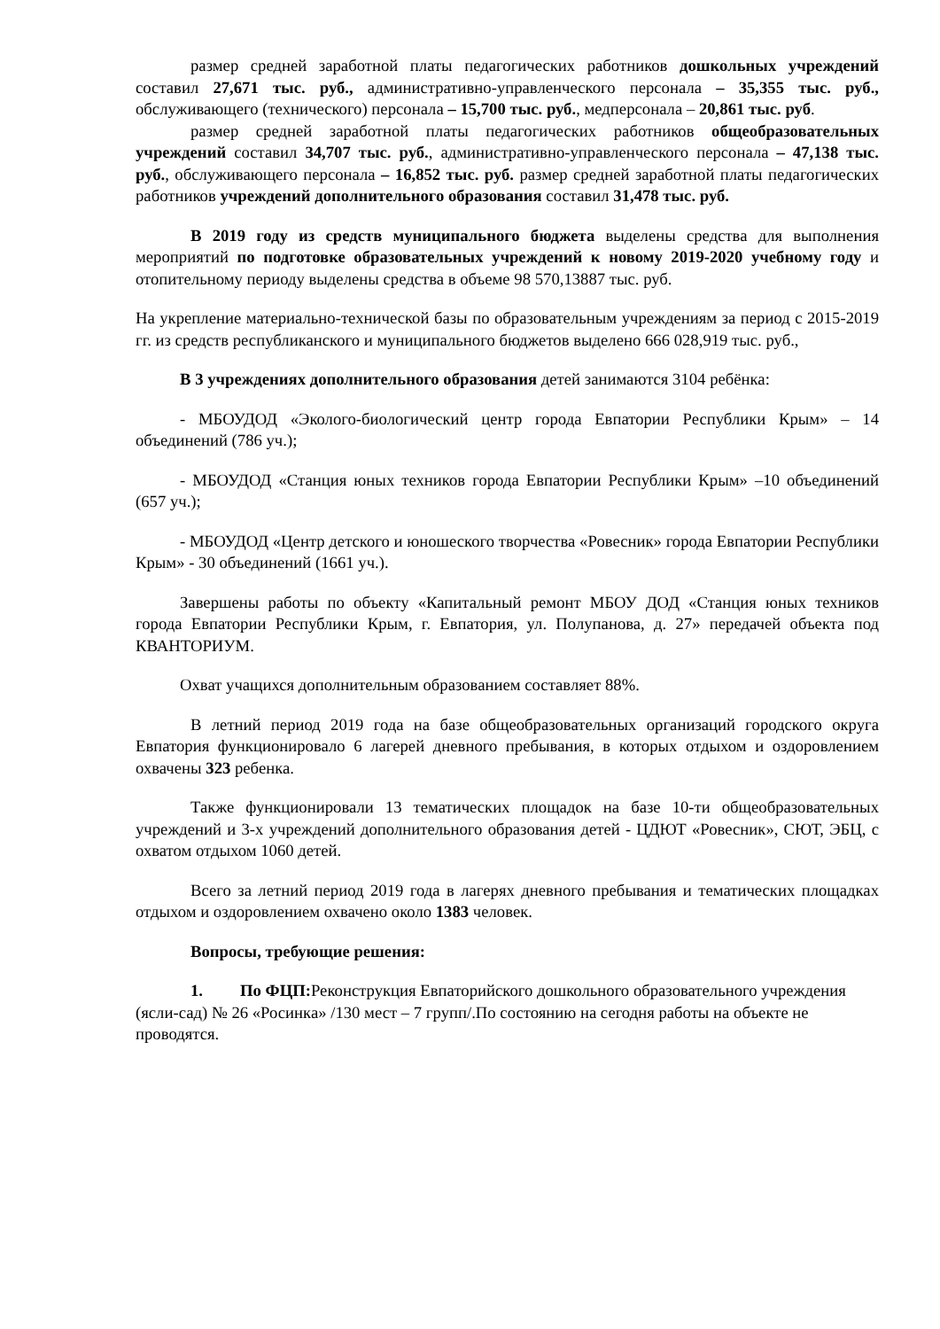размер средней заработной платы педагогических работников дошкольных учреждений составил 27,671 тыс. руб., административно-управленческого персонала – 35,355 тыс. руб., обслуживающего (технического) персонала – 15,700 тыс. руб., медперсонала – 20,861 тыс. руб.
размер средней заработной платы педагогических работников общеобразовательных учреждений составил 34,707 тыс. руб., административно-управленческого персонала – 47,138 тыс. руб., обслуживающего персонала – 16,852 тыс. руб. размер средней заработной платы педагогических работников учреждений дополнительного образования составил 31,478 тыс. руб.
В 2019 году из средств муниципального бюджета выделены средства для выполнения мероприятий по подготовке образовательных учреждений к новому 2019-2020 учебному году и отопительному периоду выделены средства в объеме 98 570,13887 тыс. руб.
На укрепление материально-технической базы по образовательным учреждениям за период с 2015-2019 гг. из средств республиканского и муниципального бюджетов выделено 666 028,919 тыс. руб.,
В 3 учреждениях дополнительного образования детей занимаются 3104 ребёнка:
- МБОУДОД «Эколого-биологический центр города Евпатории Республики Крым» – 14 объединений (786 уч.);
- МБОУДОД «Станция юных техников города Евпатории Республики Крым» –10 объединений (657 уч.);
- МБОУДОД «Центр детского и юношеского творчества «Ровесник» города Евпатории Республики Крым» - 30 объединений (1661 уч.).
Завершены работы по объекту «Капитальный ремонт МБОУ ДОД «Станция юных техников города Евпатории Республики Крым, г. Евпатория, ул. Полупанова, д. 27» передачей объекта под КВАНТОРИУМ.
Охват учащихся дополнительным образованием составляет 88%.
В летний период 2019 года на базе общеобразовательных организаций городского округа Евпатория функционировало 6 лагерей дневного пребывания, в которых отдыхом и оздоровлением охвачены 323 ребенка.
Также функционировали 13 тематических площадок на базе 10-ти общеобразовательных учреждений и 3-х учреждений дополнительного образования детей - ЦДЮТ «Ровесник», СЮТ, ЭБЦ, с охватом отдыхом 1060 детей.
Всего за летний период 2019 года в лагерях дневного пребывания и тематических площадках отдыхом и оздоровлением охвачено около 1383 человек.
Вопросы, требующие решения:
1. По ФЦП: Реконструкция Евпаторийского дошкольного образовательного учреждения (ясли-сад) № 26 «Росинка» /130 мест – 7 групп/.По состоянию на сегодня работы на объекте не проводятся.